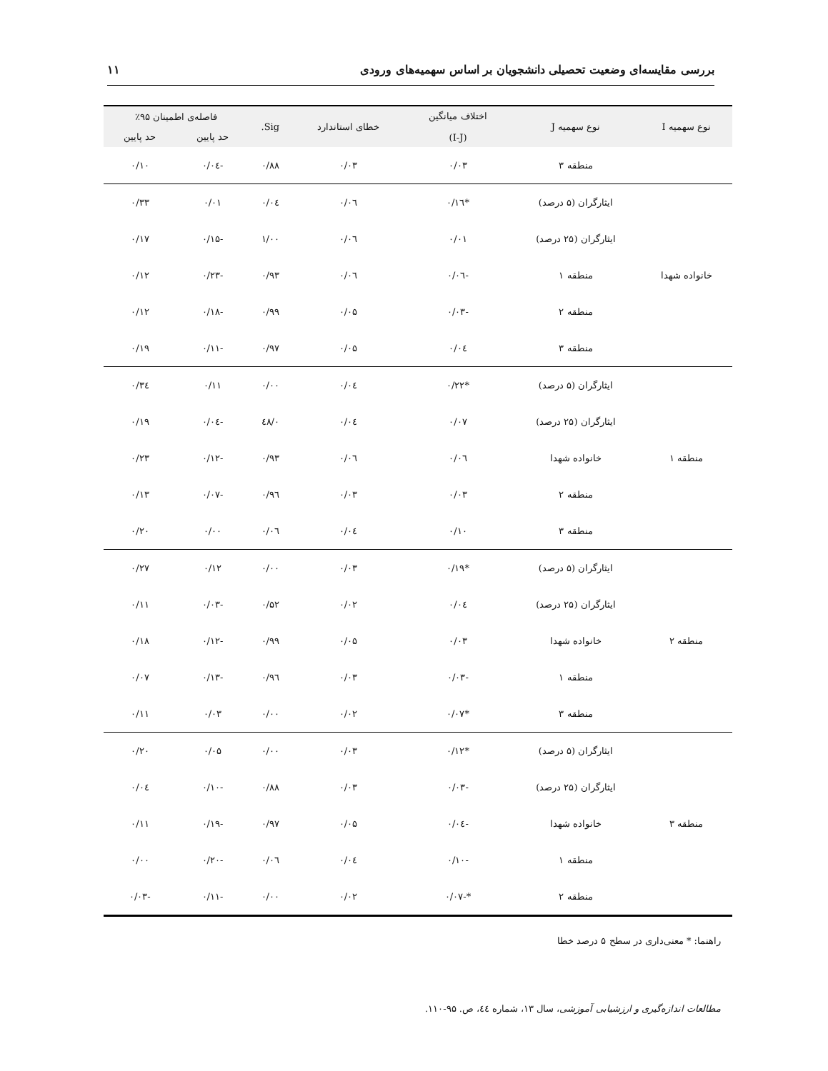بررسی مقایسه‌ای وضعیت تحصیلی دانشجویان بر اساس سهمیه‌های ورودی ۱۱
| نوع سهمیه I | نوع سهمیه J | اختلاف میانگین (I-J) | خطای استاندارد | Sig. | فاصله‌ی اطمینان ۹۵٪ | |
| --- | --- | --- | --- | --- | --- | --- |
| | | | | | حد پایین | حد پایین |
| | منطقه ۳ | ۰/۰۳ | ۰/۰۳ | ۰/۸۸ | -۰/۰٤ | ۰/۱۰ |
| خانواده شهدا | ایثارگران (۵ درصد) | *۰/۱٦ | ۰/۰٦ | ۰/۰٤ | ۰/۰۱ | ۰/۳۳ |
| | ایثارگران (۲۵ درصد) | ۰/۰۱ | ۰/۰٦ | ۱/۰۰ | -۰/۱۵ | ۰/۱۷ |
| | منطقه ۱ | -۰/۰٦ | ۰/۰٦ | ۰/۹۳ | -۰/۲۳ | ۰/۱۲ |
| | منطقه ۲ | -۰/۰۳ | ۰/۰۵ | ۰/۹۹ | -۰/۱۸ | ۰/۱۲ |
| | منطقه ۳ | ۰/۰٤ | ۰/۰۵ | ۰/۹۷ | -۰/۱۱ | ۰/۱۹ |
| منطقه ۱ | ایثارگران (۵ درصد) | *۰/۲۲ | ۰/۰٤ | ۰/۰۰ | ۰/۱۱ | ۰/۳٤ |
| | ایثارگران (۲۵ درصد) | ۰/۰۷ | ۰/۰٤ | ۰/٤۸ | -۰/۰٤ | ۰/۱۹ |
| | خانواده شهدا | ۰/۰٦ | ۰/۰٦ | ۰/۹۳ | -۰/۱۲ | ۰/۲۳ |
| | منطقه ۲ | ۰/۰۳ | ۰/۰۳ | ۰/۹٦ | -۰/۰۷ | ۰/۱۳ |
| | منطقه ۳ | ۰/۱۰ | ۰/۰٤ | ۰/۰٦ | ۰/۰۰ | ۰/۲۰ |
| منطقه ۲ | ایثارگران (۵ درصد) | *۰/۱۹ | ۰/۰۳ | ۰/۰۰ | ۰/۱۲ | ۰/۲۷ |
| | ایثارگران (۲۵ درصد) | ۰/۰٤ | ۰/۰۲ | ۰/۵۲ | -۰/۰۳ | ۰/۱۱ |
| | خانواده شهدا | ۰/۰۳ | ۰/۰۵ | ۰/۹۹ | -۰/۱۲ | ۰/۱۸ |
| | منطقه ۱ | -۰/۰۳ | ۰/۰۳ | ۰/۹٦ | -۰/۱۳ | ۰/۰۷ |
| | منطقه ۳ | *۰/۰۷ | ۰/۰۲ | ۰/۰۰ | ۰/۰۳ | ۰/۱۱ |
| منطقه ۳ | ایثارگران (۵ درصد) | *۰/۱۲ | ۰/۰۳ | ۰/۰۰ | ۰/۰۵ | ۰/۲۰ |
| | ایثارگران (۲۵ درصد) | -۰/۰۳ | ۰/۰۳ | ۰/۸۸ | -۰/۱۰ | ۰/۰٤ |
| | خانواده شهدا | -۰/۰٤ | ۰/۰۵ | ۰/۹۷ | -۰/۱۹ | ۰/۱۱ |
| | منطقه ۱ | -۰/۱۰ | ۰/۰٤ | ۰/۰٦ | -۰/۲۰ | ۰/۰۰ |
| | منطقه ۲ | *-۰/۰۷ | ۰/۰۲ | ۰/۰۰ | -۰/۱۱ | -۰/۰۳ |
راهنما: * معنی‌داری در سطح ۵ درصد خطا
مطالعات اندازه‌گیری و ارزشیابی آموزشی، سال ۱۳، شماره ٤٤، ص. ۹۵-۱۱۰.